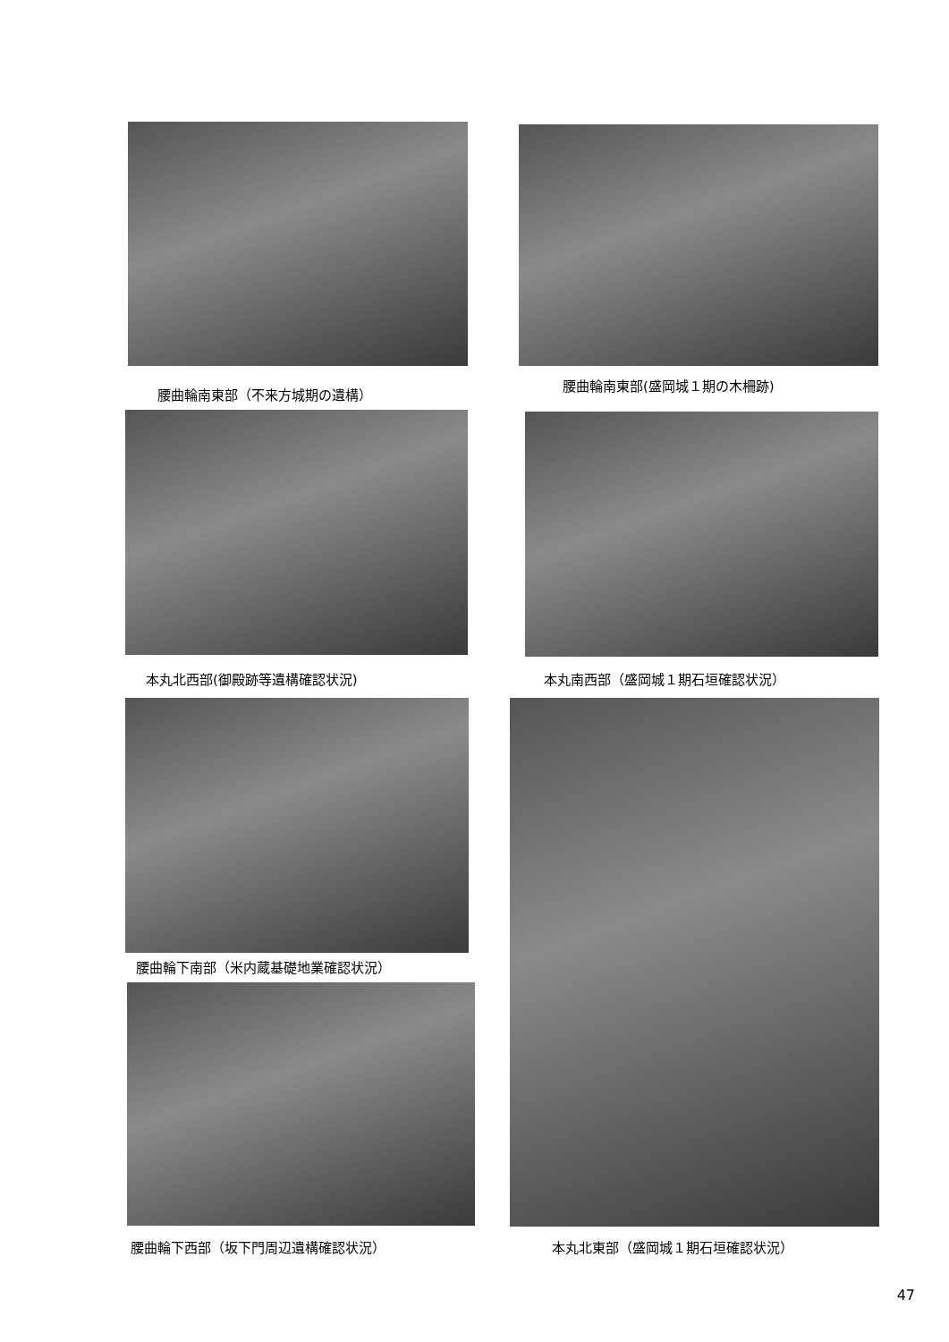腰曲輪南東部（不来方城期の遺構）
腰曲輪南東部(盛岡城１期の木柵跡)
本丸北西部(御殿跡等遺構確認状況) 本丸南西部（盛岡城１期石垣確認状況）
腰曲輪下南部（米内蔵基礎地業確認状況）
腰曲輪下西部（坂下門周辺遺構確認状況） 本丸北東部（盛岡城１期石垣確認状況）
47